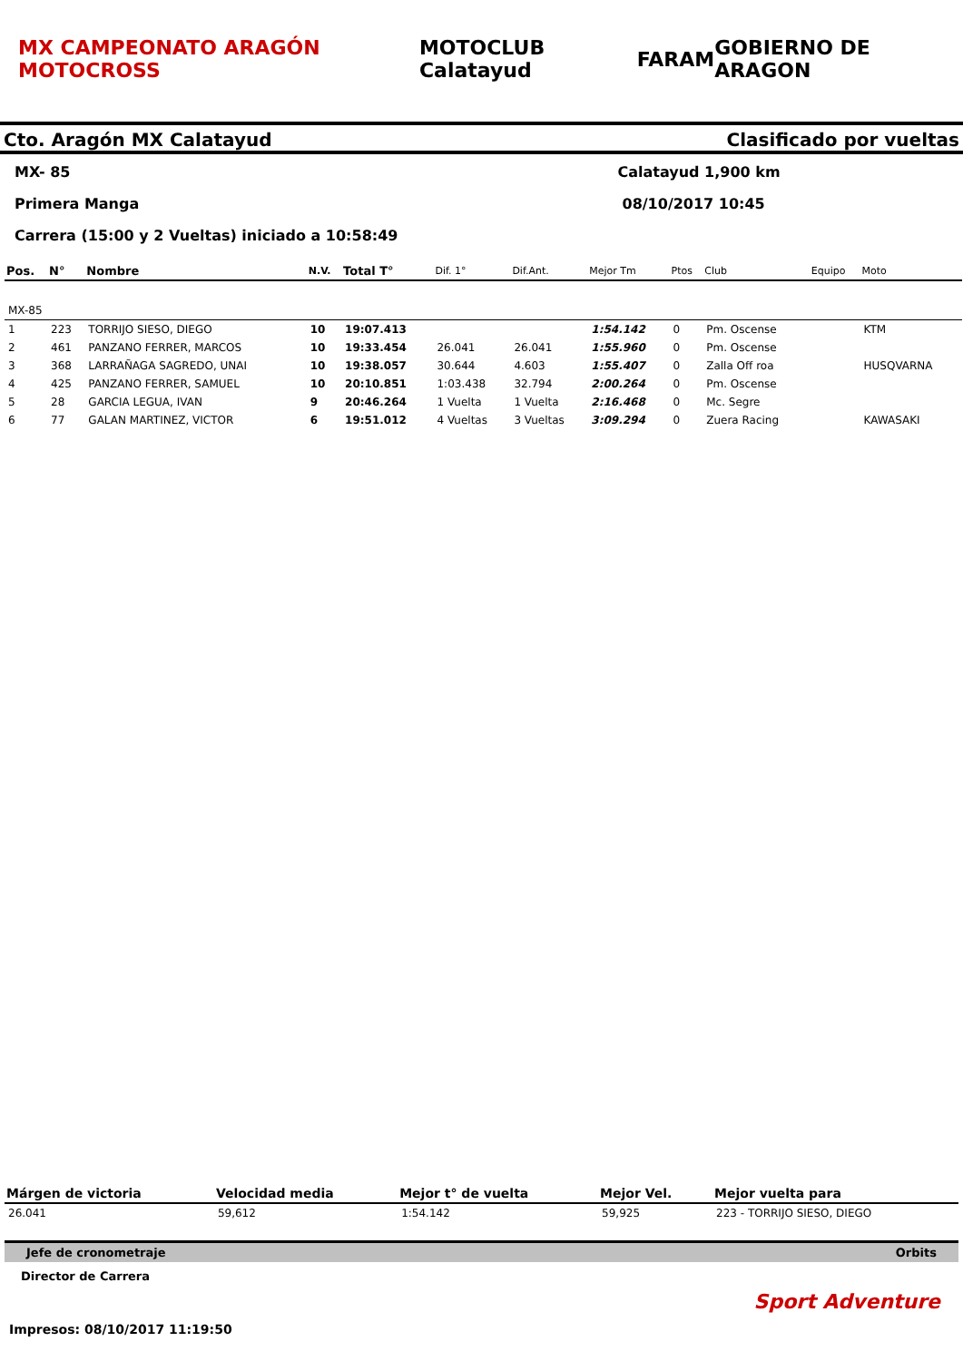MX CAMPEONATO ARAGÓN MOTOCROSS MOTOCLUB Calatayud FARAM GOBIERNO DE ARAGON
Cto. Aragón MX Calatayud Clasificado por vueltas
MX- 85 Calatayud 1,900 km
Primera Manga 08/10/2017 10:45
Carrera (15:00 y 2 Vueltas) iniciado a 10:58:49
| Pos. | N° | Nombre | N.V. | Total T° | Dif. 1° | Dif.Ant. | Mejor Tm | Ptos | Club | Equipo | Moto |
| --- | --- | --- | --- | --- | --- | --- | --- | --- | --- | --- | --- |
| MX-85 | | | | | | | | | | | |
| 1 | 223 | TORRIJO SIESO, DIEGO | 10 | 19:07.413 | | | 1:54.142 | 0 | Pm. Oscense | | KTM |
| 2 | 461 | PANZANO FERRER, MARCOS | 10 | 19:33.454 | 26.041 | 26.041 | 1:55.960 | 0 | Pm. Oscense | | |
| 3 | 368 | LARRAÑAGA SAGREDO, UNAI | 10 | 19:38.057 | 30.644 | 4.603 | 1:55.407 | 0 | Zalla Off roa | | HUSQVARNA |
| 4 | 425 | PANZANO FERRER, SAMUEL | 10 | 20:10.851 | 1:03.438 | 32.794 | 2:00.264 | 0 | Pm. Oscense | | |
| 5 | 28 | GARCIA LEGUA, IVAN | 9 | 20:46.264 | 1 Vuelta | 1 Vuelta | 2:16.468 | 0 | Mc. Segre | | |
| 6 | 77 | GALAN MARTINEZ, VICTOR | 6 | 19:51.012 | 4 Vueltas | 3 Vueltas | 3:09.294 | 0 | Zuera Racing | | KAWASAKI |
| Márgen de victoria | Velocidad media | Mejor t° de vuelta | Mejor Vel. | Mejor vuelta para |
| --- | --- | --- | --- | --- |
| 26.041 | 59,612 | 1:54.142 | 59,925 | 223 - TORRIJO SIESO, DIEGO |
Jefe de cronometraje Orbits
Director de Carrera
Sport Adventure
Impresos: 08/10/2017 11:19:50